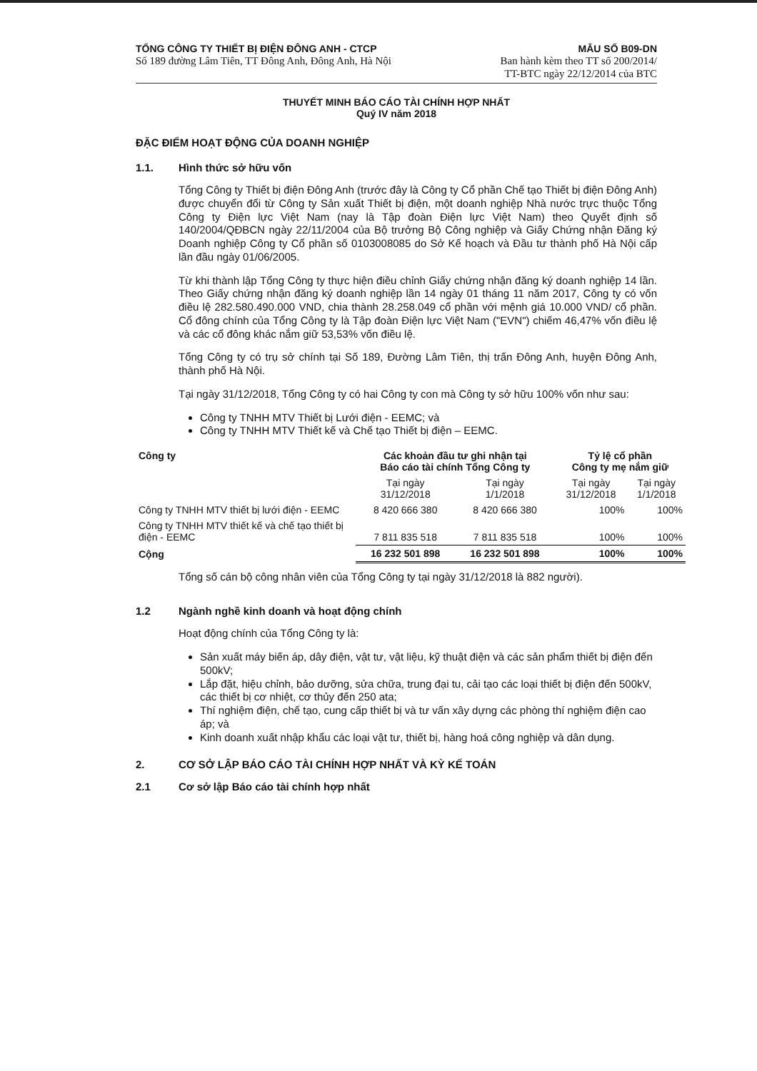TỔNG CÔNG TY THIẾT BỊ ĐIỆN ĐÔNG ANH - CTCP
Số 189 đường Lâm Tiên, TT Đông Anh, Đông Anh, Hà Nội
MẪU SỐ B09-DN
Ban hành kèm theo TT số 200/2014/
TT-BTC ngày 22/12/2014 của BTC
THUYẾT MINH BÁO CÁO TÀI CHÍNH HỢP NHẤT
Quý IV năm 2018
ĐẶC ĐIỂM HOẠT ĐỘNG CỦA DOANH NGHIỆP
1.1. Hình thức sở hữu vốn
Tổng Công ty Thiết bị điện Đông Anh (trước đây là Công ty Cổ phần Chế tạo Thiết bị điện Đông Anh) được chuyển đổi từ Công ty Sản xuất Thiết bị điện, một doanh nghiệp Nhà nước trực thuộc Tổng Công ty Điện lực Việt Nam (nay là Tập đoàn Điện lực Việt Nam) theo Quyết định số 140/2004/QĐBCN ngày 22/11/2004 của Bộ trưởng Bộ Công nghiệp và Giấy Chứng nhận Đăng ký Doanh nghiệp Công ty Cổ phần số 0103008085 do Sở Kế hoạch và Đầu tư thành phố Hà Nội cấp lần đầu ngày 01/06/2005.
Từ khi thành lập Tổng Công ty thực hiện điều chỉnh Giấy chứng nhận đăng ký doanh nghiệp 14 lần. Theo Giấy chứng nhận đăng ký doanh nghiệp lần 14 ngày 01 tháng 11 năm 2017, Công ty có vốn điều lệ 282.580.490.000 VND, chia thành 28.258.049 cổ phần với mệnh giá 10.000 VND/ cổ phần. Cổ đông chính của Tổng Công ty là Tập đoàn Điện lực Việt Nam ("EVN") chiếm 46,47% vốn điều lệ và các cổ đông khác nắm giữ 53,53% vốn điều lệ.
Tổng Công ty có trụ sở chính tại Số 189, Đường Lâm Tiên, thị trấn Đông Anh, huyện Đông Anh, thành phố Hà Nội.
Tại ngày 31/12/2018, Tổng Công ty có hai Công ty con mà Công ty sở hữu 100% vốn như sau:
Công ty TNHH MTV Thiết bị Lưới điện - EEMC; và
Công ty TNHH MTV Thiết kế và Chế tạo Thiết bị điện – EEMC.
| Công ty | Các khoản đầu tư ghi nhận tại Báo cáo tài chính Tổng Công ty | | Tỷ lệ cổ phần Công ty mẹ nắm giữ | |
| --- | --- | --- | --- | --- |
| | Tại ngày 31/12/2018 | Tại ngày 1/1/2018 | Tại ngày 31/12/2018 | Tại ngày 1/1/2018 |
| Công ty TNHH MTV thiết bị lưới điện - EEMC | 8 420 666 380 | 8 420 666 380 | 100% | 100% |
| Công ty TNHH MTV thiết kế và chế tạo thiết bị điện - EEMC | 7 811 835 518 | 7 811 835 518 | 100% | 100% |
| Cộng | 16 232 501 898 | 16 232 501 898 | 100% | 100% |
Tổng số cán bộ công nhân viên của Tổng Công ty tại ngày 31/12/2018 là 882 người).
1.2 Ngành nghề kinh doanh và hoạt động chính
Hoạt động chính của Tổng Công ty là:
Sản xuất máy biến áp, dây điện, vật tư, vật liệu, kỹ thuật điện và các sản phẩm thiết bị điện đến 500kV;
Lắp đặt, hiệu chỉnh, bảo dưỡng, sửa chữa, trung đại tu, cải tạo các loại thiết bị điện đến 500kV, các thiết bị cơ nhiệt, cơ thủy đến 250 ata;
Thí nghiệm điện, chế tạo, cung cấp thiết bị và tư vấn xây dựng các phòng thí nghiệm điện cao áp; và
Kinh doanh xuất nhập khẩu các loại vật tư, thiết bị, hàng hoá công nghiệp và dân dụng.
2. CƠ SỞ LẬP BÁO CÁO TÀI CHÍNH HỢP NHẤT VÀ KỲ KẾ TOÁN
2.1 Cơ sở lập Báo cáo tài chính hợp nhất